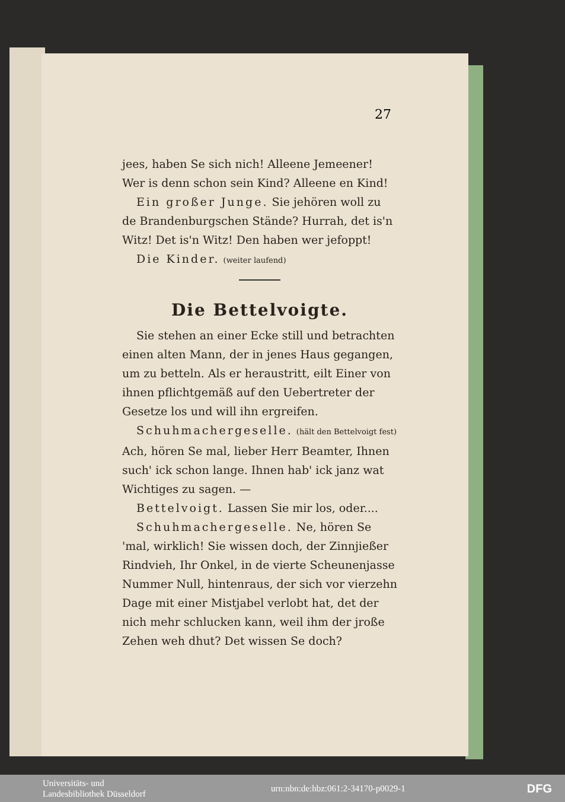27
jees, haben Se sich nich! Alleene Jemeener! Wer is denn schon sein Kind? Alleene en Kind!
Ein großer Junge. Sie jehören woll zu de Brandenburgschen Stände? Hurrah, det is'n Witz! Det is'n Witz! Den haben wer jefoppt!
Die Kinder. (weiter laufend)
Die Bettelvoigte.
Sie stehen an einer Ecke still und betrachten einen alten Mann, der in jenes Haus gegangen, um zu betteln. Als er heraustritt, eilt Einer von ihnen pflichtgemäß auf den Uebertreter der Gesetze los und will ihn ergreifen.
Schuhmachergeselle. (hält den Bettelvoigt fest) Ach, hören Se mal, lieber Herr Beamter, Ihnen such' ick schon lange. Ihnen hab' ick janz wat Wichtiges zu sagen. —
Bettelvoigt. Lassen Sie mir los, oder....
Schuhmachergeselle. Ne, hören Se 'mal, wirklich! Sie wissen doch, der Zinnjießer Rindvieh, Ihr Onkel, in de vierte Scheunenjasse Nummer Null, hintenraus, der sich vor vierzehn Dage mit einer Mistjabel verlobt hat, det der nich mehr schlucken kann, weil ihm der jroße Zehen weh dhut? Det wissen Se doch?
Universitäts- und
Landesbibliothek Düsseldorf
urn:nbn:de:hbz:061:2-34170-p0029-1
DFG